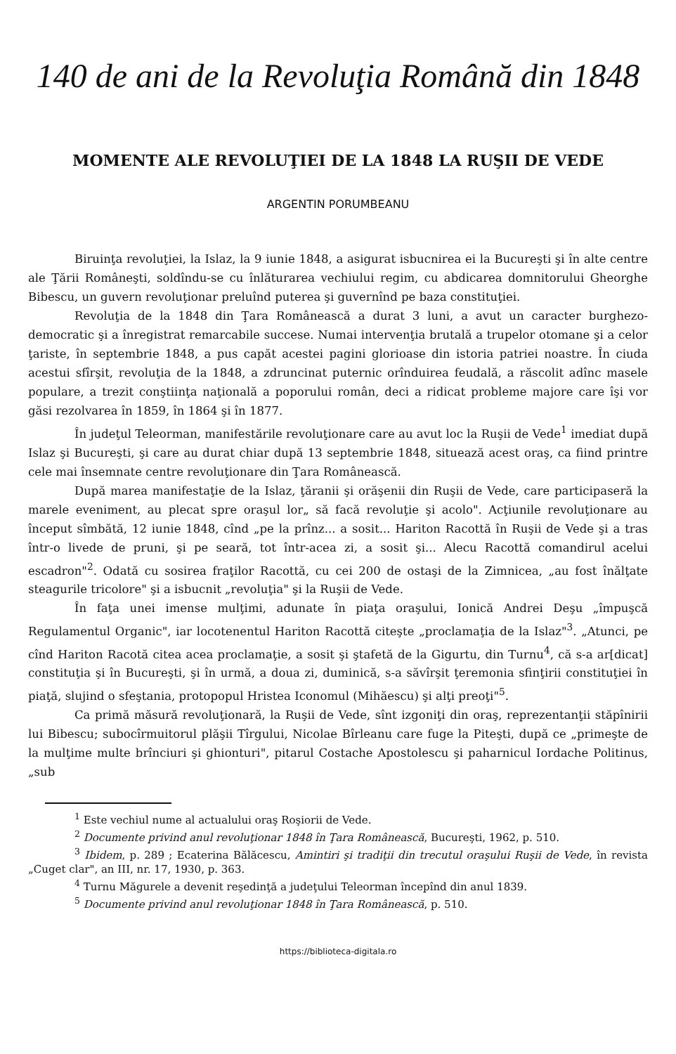140 de ani de la Revoluţia Română din 1848
MOMENTE ALE REVOLUŢIEI DE LA 1848 LA RUŞII DE VEDE
ARGENTIN PORUMBEANU
Biruinţa revoluţiei, la Islaz, la 9 iunie 1848, a asigurat isbucnirea ei la Bucureşti şi în alte centre ale Ţării Româneşti, soldîndu-se cu înlăturarea vechiului regim, cu abdicarea domnitorului Gheorghe Bibescu, un guvern revoluţionar preluînd puterea şi guvernînd pe baza constituţiei.
Revoluţia de la 1848 din Ţara Românească a durat 3 luni, a avut un caracter burghezo-democratic şi a înregistrat remarcabile succese. Numai intervenţia brutală a trupelor otomane şi a celor ţariste, în septembrie 1848, a pus capăt acestei pagini glorioase din istoria patriei noastre. În ciuda acestui sfîrşit, revoluţia de la 1848, a zdruncinat puternic orînduirea feudală, a răscolit adînc masele populare, a trezit conştiinţa naţională a poporului român, deci a ridicat probleme majore care îşi vor găsi rezolvarea în 1859, în 1864 şi în 1877.
În judeţul Teleorman, manifestările revoluţionare care au avut loc la Ruşii de Vede<sup>1</sup> imediat după Islaz şi Bucureşti, şi care au durat chiar după 13 septembrie 1848, situează acest oraş, ca fiind printre cele mai însemnate centre revoluţionare din Ţara Românească.
După marea manifestaţie de la Islaz, ţăranii şi orăşenii din Ruşii de Vede, care participaseră la marele eveniment, au plecat spre oraşul lor„ să facă revoluţie şi acolo". Acţiunile revoluţionare au început sîmbătă, 12 iunie 1848, cînd „pe la prînz... a sosit... Hariton Racottă în Ruşii de Vede şi a tras într-o livede de pruni, şi pe seară, tot într-acea zi, a sosit şi... Alecu Racottă comandirul acelui escadron"<sup>2</sup>. Odată cu sosirea fraţilor Racottă, cu cei 200 de ostaşi de la Zimnicea, „au fost înălţate steagurile tricolore" şi a isbucnit „revoluţia" şi la Ruşii de Vede.
În faţa unei imense mulţimi, adunate în piaţa oraşului, Ionică Andrei Deşu „împuşcă Regulamentul Organic", iar locotenentul Hariton Racottă citeşte „proclamaţia de la Islaz"<sup>3</sup>. „Atunci, pe cînd Hariton Racotă citea acea proclamaţie, a sosit şi ştafetă de la Gigurtu, din Turnu<sup>4</sup>, că s-a ar[dicat] constituţia şi în Bucureşti, şi în urmă, a doua zi, duminică, s-a săvîrşit ţeremonia sfinţirii constituţiei în piaţă, slujind o sfeştania, protopopul Hristea Iconomul (Mihăescu) şi alţi preoţi"<sup>5</sup>.
Ca primă măsură revoluţionară, la Ruşii de Vede, sînt izgoniţi din oraş, reprezentanţii stăpînirii lui Bibescu; subocîrmuitorul plăşii Tîrgului, Nicolae Bîrleanu care fuge la Piteşti, după ce „primeşte de la mulţime multe brînciuri şi ghionturi", pitarul Costache Apostolescu şi paharnicul Iordache Politinus, „sub
<sup>1</sup> Este vechiul nume al actualului oraş Roşiorii de Vede.
<sup>2</sup> Documente privind anul revoluţionar 1848 în Ţara Românească, Bucureşti, 1962, p. 510.
<sup>3</sup> Ibidem, p. 289 ; Ecaterina Bălăcescu, Amintiri şi tradiţii din trecutul oraşului Ruşii de Vede, în revista „Cuget clar", an III, nr. 17, 1930, p. 363.
<sup>4</sup> Turnu Măgurele a devenit reşedinţă a judeţului Teleorman începînd din anul 1839.
<sup>5</sup> Documente privind anul revoluţionar 1848 în Ţara Românească, p. 510.
https://biblioteca-digitala.ro